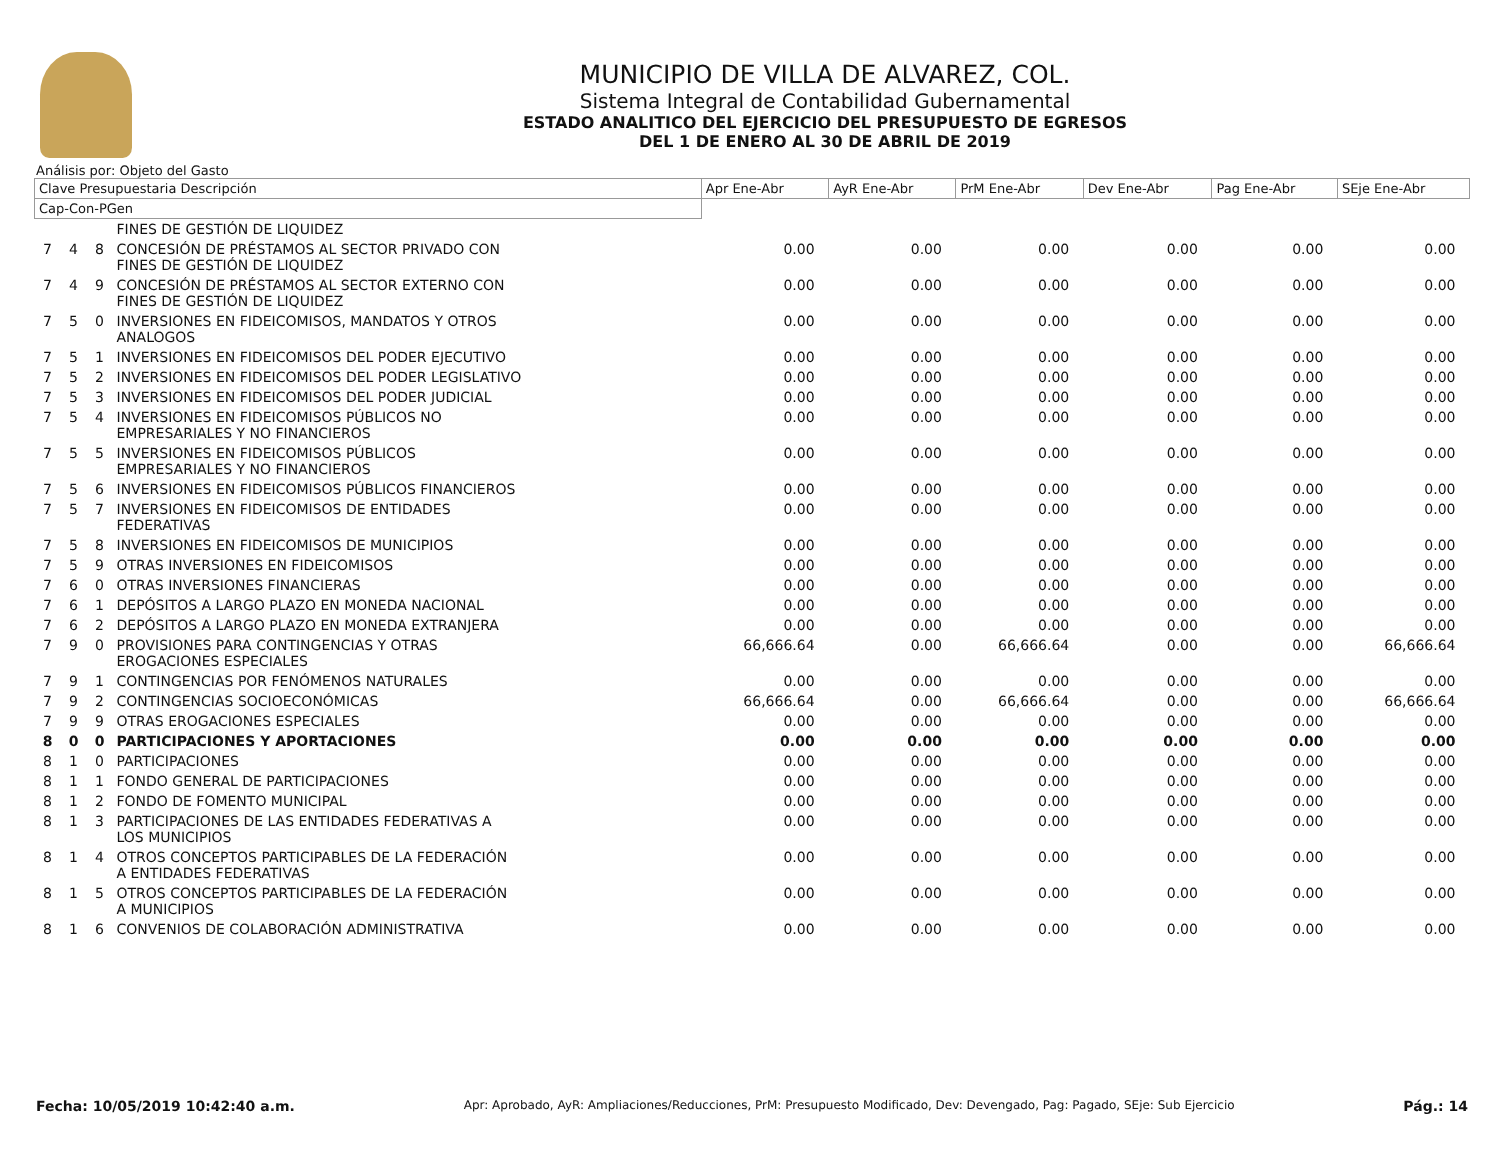MUNICIPIO DE VILLA DE ALVAREZ, COL.
Sistema Integral de Contabilidad Gubernamental
ESTADO ANALITICO DEL EJERCICIO DEL PRESUPUESTO DE EGRESOS
DEL 1 DE ENERO AL 30 DE ABRIL DE 2019
Análisis por: Objeto del Gasto
| Clave Presupuestaria Descripción | | | | Apr Ene-Abr | AyR Ene-Abr | PrM Ene-Abr | Dev Ene-Abr | Pag Ene-Abr | SEje Ene-Abr |
| --- | --- | --- | --- | --- | --- | --- | --- | --- | --- |
| Cap-Con-PGen | | | | | | | | | |
| | | | FINES DE GESTIÓN DE LIQUIDEZ | | | | | | |
| 7 | 4 | 8 | CONCESIÓN DE PRÉSTAMOS AL SECTOR PRIVADO CON FINES DE GESTIÓN DE LIQUIDEZ | 0.00 | 0.00 | 0.00 | 0.00 | 0.00 | 0.00 |
| 7 | 4 | 9 | CONCESIÓN DE PRÉSTAMOS AL SECTOR EXTERNO CON FINES DE GESTIÓN DE LIQUIDEZ | 0.00 | 0.00 | 0.00 | 0.00 | 0.00 | 0.00 |
| 7 | 5 | 0 | INVERSIONES EN FIDEICOMISOS, MANDATOS Y OTROS ANALOGOS | 0.00 | 0.00 | 0.00 | 0.00 | 0.00 | 0.00 |
| 7 | 5 | 1 | INVERSIONES EN FIDEICOMISOS DEL PODER EJECUTIVO | 0.00 | 0.00 | 0.00 | 0.00 | 0.00 | 0.00 |
| 7 | 5 | 2 | INVERSIONES EN FIDEICOMISOS DEL PODER LEGISLATIVO | 0.00 | 0.00 | 0.00 | 0.00 | 0.00 | 0.00 |
| 7 | 5 | 3 | INVERSIONES EN FIDEICOMISOS DEL PODER JUDICIAL | 0.00 | 0.00 | 0.00 | 0.00 | 0.00 | 0.00 |
| 7 | 5 | 4 | INVERSIONES EN FIDEICOMISOS PÚBLICOS NO EMPRESARIALES Y NO FINANCIEROS | 0.00 | 0.00 | 0.00 | 0.00 | 0.00 | 0.00 |
| 7 | 5 | 5 | INVERSIONES EN FIDEICOMISOS PÚBLICOS EMPRESARIALES Y NO FINANCIEROS | 0.00 | 0.00 | 0.00 | 0.00 | 0.00 | 0.00 |
| 7 | 5 | 6 | INVERSIONES EN FIDEICOMISOS PÚBLICOS FINANCIEROS | 0.00 | 0.00 | 0.00 | 0.00 | 0.00 | 0.00 |
| 7 | 5 | 7 | INVERSIONES EN FIDEICOMISOS DE ENTIDADES FEDERATIVAS | 0.00 | 0.00 | 0.00 | 0.00 | 0.00 | 0.00 |
| 7 | 5 | 8 | INVERSIONES EN FIDEICOMISOS DE MUNICIPIOS | 0.00 | 0.00 | 0.00 | 0.00 | 0.00 | 0.00 |
| 7 | 5 | 9 | OTRAS INVERSIONES EN FIDEICOMISOS | 0.00 | 0.00 | 0.00 | 0.00 | 0.00 | 0.00 |
| 7 | 6 | 0 | OTRAS INVERSIONES FINANCIERAS | 0.00 | 0.00 | 0.00 | 0.00 | 0.00 | 0.00 |
| 7 | 6 | 1 | DEPÓSITOS A LARGO PLAZO EN MONEDA NACIONAL | 0.00 | 0.00 | 0.00 | 0.00 | 0.00 | 0.00 |
| 7 | 6 | 2 | DEPÓSITOS A LARGO PLAZO EN MONEDA EXTRANJERA | 0.00 | 0.00 | 0.00 | 0.00 | 0.00 | 0.00 |
| 7 | 9 | 0 | PROVISIONES PARA CONTINGENCIAS Y OTRAS EROGACIONES ESPECIALES | 66,666.64 | 0.00 | 66,666.64 | 0.00 | 0.00 | 66,666.64 |
| 7 | 9 | 1 | CONTINGENCIAS POR FENÓMENOS NATURALES | 0.00 | 0.00 | 0.00 | 0.00 | 0.00 | 0.00 |
| 7 | 9 | 2 | CONTINGENCIAS SOCIOECONÓMICAS | 66,666.64 | 0.00 | 66,666.64 | 0.00 | 0.00 | 66,666.64 |
| 7 | 9 | 9 | OTRAS EROGACIONES ESPECIALES | 0.00 | 0.00 | 0.00 | 0.00 | 0.00 | 0.00 |
| 8 | 0 | 0 | PARTICIPACIONES Y APORTACIONES | 0.00 | 0.00 | 0.00 | 0.00 | 0.00 | 0.00 |
| 8 | 1 | 0 | PARTICIPACIONES | 0.00 | 0.00 | 0.00 | 0.00 | 0.00 | 0.00 |
| 8 | 1 | 1 | FONDO GENERAL DE PARTICIPACIONES | 0.00 | 0.00 | 0.00 | 0.00 | 0.00 | 0.00 |
| 8 | 1 | 2 | FONDO DE FOMENTO MUNICIPAL | 0.00 | 0.00 | 0.00 | 0.00 | 0.00 | 0.00 |
| 8 | 1 | 3 | PARTICIPACIONES DE LAS ENTIDADES FEDERATIVAS A LOS MUNICIPIOS | 0.00 | 0.00 | 0.00 | 0.00 | 0.00 | 0.00 |
| 8 | 1 | 4 | OTROS CONCEPTOS PARTICIPABLES DE LA FEDERACIÓN A ENTIDADES FEDERATIVAS | 0.00 | 0.00 | 0.00 | 0.00 | 0.00 | 0.00 |
| 8 | 1 | 5 | OTROS CONCEPTOS PARTICIPABLES DE LA FEDERACIÓN A MUNICIPIOS | 0.00 | 0.00 | 0.00 | 0.00 | 0.00 | 0.00 |
| 8 | 1 | 6 | CONVENIOS DE COLABORACIÓN ADMINISTRATIVA | 0.00 | 0.00 | 0.00 | 0.00 | 0.00 | 0.00 |
Fecha: 10/05/2019 10:42:40 a.m. Apr: Aprobado, AyR: Ampliaciones/Reducciones, PrM: Presupuesto Modificado, Dev: Devengado, Pag: Pagado, SEje: Sub Ejercicio Pág.: 14